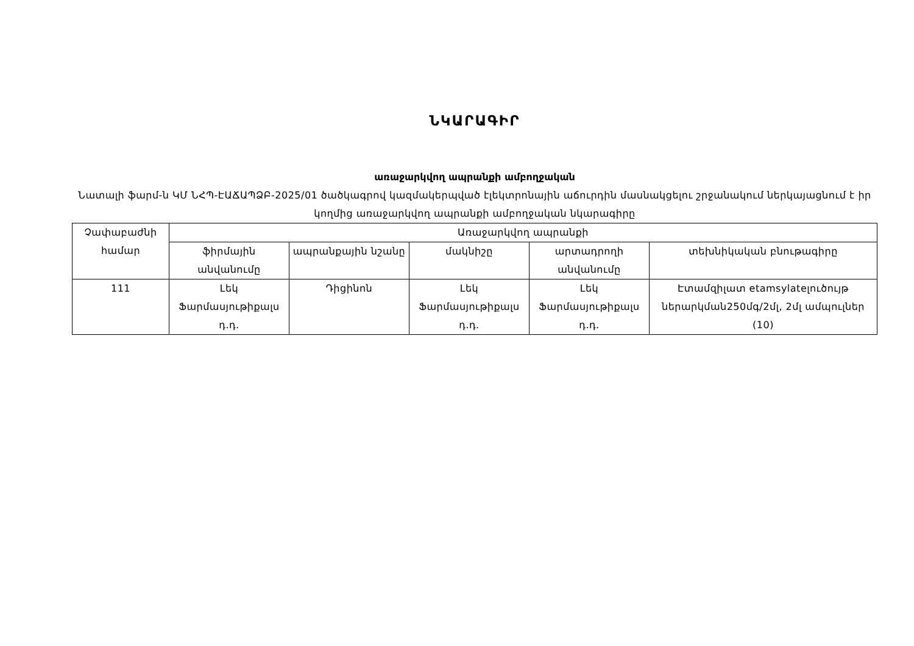ՆԿԱՐԱԳԻՐ
առաջարկվող ապրանքի ամբողջական
Նատալի ֆարմ-ն ԿՄ ՆՀՊ-ԷԱՃԱՊՁԲ-2025/01 ծածկագրով կազմակերպված էլեկտրոնային աճուրդին մասնակցելու շրջանակում ներկայացնում է իր կողմից առաջարկվող ապրանքի ամբողջական նկարագիրը
| Չափաբաժնի համար | Առաջարկվող ապրանքի | | | | |
| --- | --- | --- | --- | --- | --- |
| | ֆիրմային անվանումը | ապրանքային նշանը | մակնիշը | արտադրողի անվանումը | տեխնիկական բնութագիրը |
| 111 | Լեկ Ֆարմասյութիքալս դ.դ. | Դիցինոն | Լեկ Ֆարմասյութիքալս դ.դ. | Լեկ Ֆարմասյութիքալս դ.դ. | Էտամզիլատ etamsylateլուծույթ ներարկման250մգ/2մլ, 2մլ ամպուլներ (10) |